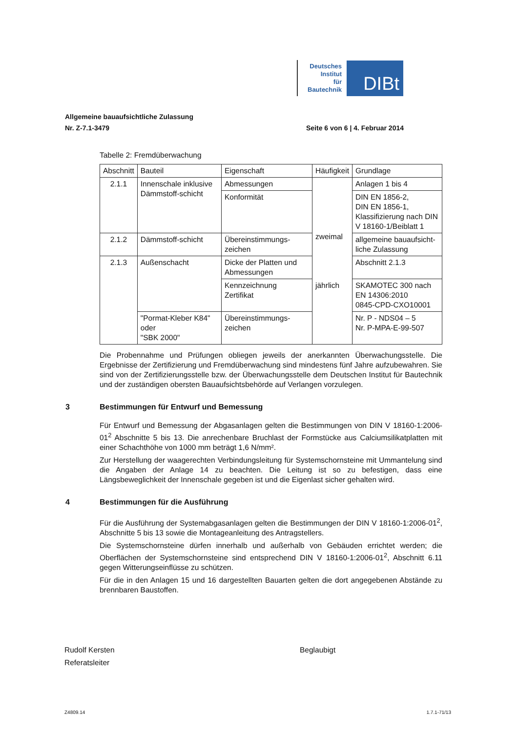Deutsches
Institut
für
Bautechnik
DIBt
Allgemeine bauaufsichtliche Zulassung
Nr. Z-7.1-3479 Seite 6 von 6 | 4. Februar 2014
Tabelle 2: Fremdüberwachung
| Abschnitt | Bauteil | Eigenschaft | Häufigkeit | Grundlage |
| --- | --- | --- | --- | --- |
| 2.1.1 | Innenschale inklusive Dämmstoff-schicht | Abmessungen | zweimal jährlich | Anlagen 1 bis 4 |
| | | Konformität | | DIN EN 1856-2, DIN EN 1856-1, Klassifizierung nach DIN V 18160-1/Beiblatt 1 |
| 2.1.2 | Dämmstoff-schicht | Übereinstimmungs-zeichen | | allgemeine bauaufsicht-liche Zulassung |
| 2.1.3 | Außenschacht | Dicke der Platten und Abmessungen | | Abschnitt 2.1.3 |
| | | Kennzeichnung Zertifikat | | SKAMOTEC 300 nach EN 14306:2010 0845-CPD-CXO10001 |
| | "Pormat-Kleber K84" oder "SBK 2000" | Übereinstimmungs-zeichen | | Nr. P - NDS04 – 5 Nr. P-MPA-E-99-507 |
Die Probennahme und Prüfungen obliegen jeweils der anerkannten Überwachungsstelle. Die Ergebnisse der Zertifizierung und Fremdüberwachung sind mindestens fünf Jahre aufzubewahren. Sie sind von der Zertifizierungsstelle bzw. der Überwachungsstelle dem Deutschen Institut für Bautechnik und der zuständigen obersten Bauaufsichtsbehörde auf Verlangen vorzulegen.
3 Bestimmungen für Entwurf und Bemessung
Für Entwurf und Bemessung der Abgasanlagen gelten die Bestimmungen von DIN V 18160-1:2006-01<sup>2</sup> Abschnitte 5 bis 13. Die anrechenbare Bruchlast der Formstücke aus Calciumsilikatplatten mit einer Schachthöhe von 1000 mm beträgt 1,6 N/mm².
Zur Herstellung der waagerechten Verbindungsleitung für Systemschornsteine mit Ummantelung sind die Angaben der Anlage 14 zu beachten. Die Leitung ist so zu befestigen, dass eine Längsbeweglichkeit der Innenschale gegeben ist und die Eigenlast sicher gehalten wird.
4 Bestimmungen für die Ausführung
Für die Ausführung der Systemabgasanlagen gelten die Bestimmungen der DIN V 18160-1:2006-01<sup>2</sup>, Abschnitte 5 bis 13 sowie die Montageanleitung des Antragstellers.
Die Systemschornsteine dürfen innerhalb und außerhalb von Gebäuden errichtet werden; die Oberflächen der Systemschornsteine sind entsprechend DIN V 18160-1:2006-01<sup>2</sup>, Abschnitt 6.11 gegen Witterungseinflüsse zu schützen.
Für die in den Anlagen 15 und 16 dargestellten Bauarten gelten die dort angegebenen Abstände zu brennbaren Baustoffen.
Rudolf Kersten
Referatsleiter
Beglaubigt
Z4809.14 1.7.1-71/13